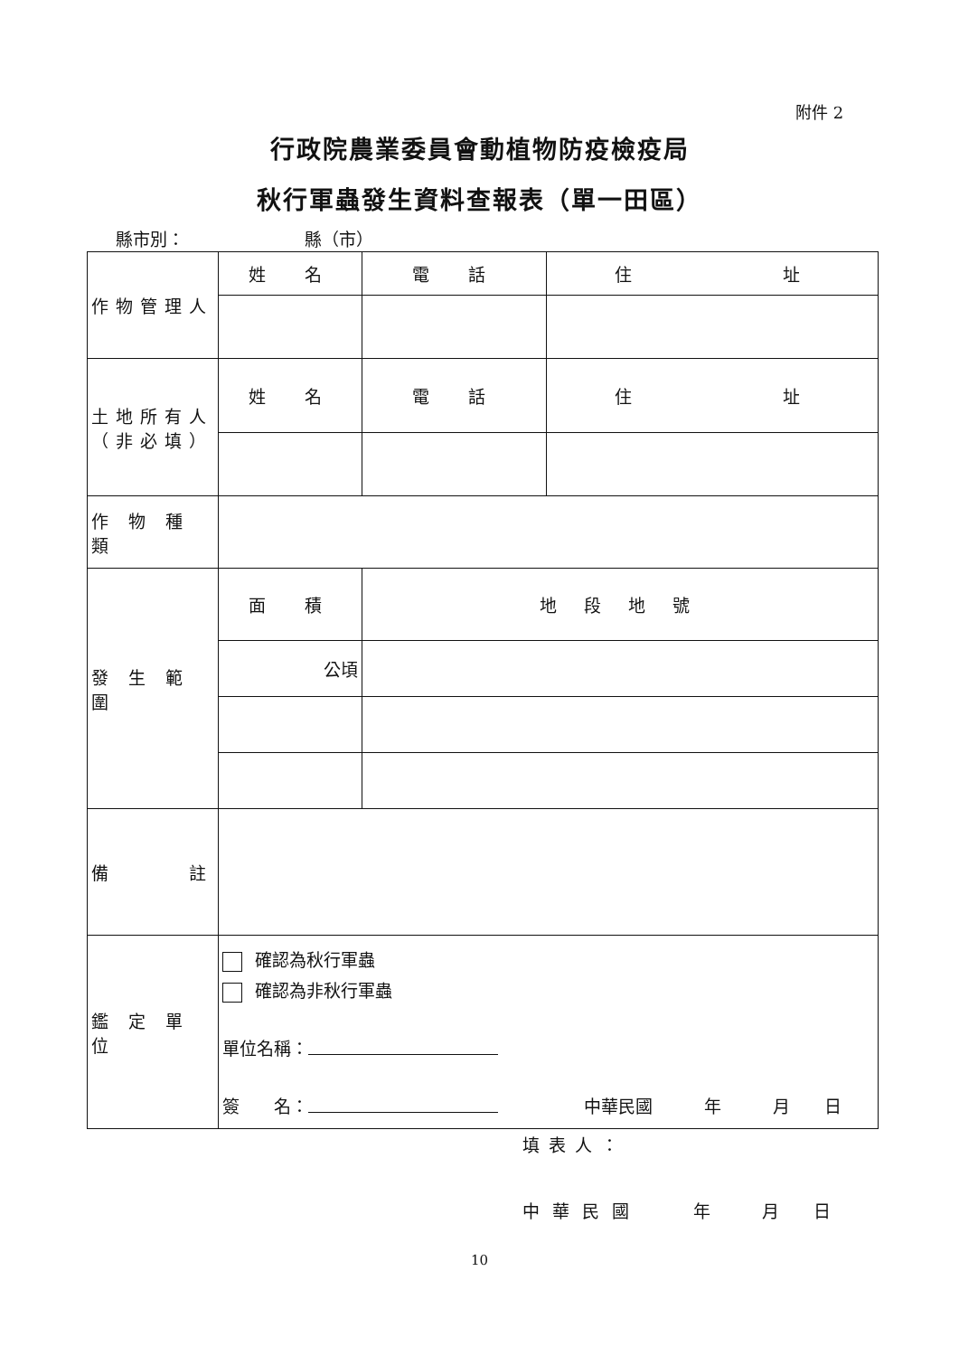附件 2
行政院農業委員會動植物防疫檢疫局
秋行軍蟲發生資料查報表（單一田區）
縣市別：       縣（市）
| 作物管理人 | 姓 名 | 電 話 | 住 址 |
| 土地所有人 （非必填） | 姓 名 | 電 話 | 住 址 |
| 作 物 種 類 | | | |
| 發 生 範 圍 | 面 積 | 地 段 地 號 | |
| | 公頃 | | |
| 備 註 | | | |
| 鑑 定 單 位 | 確認為秋行軍蟲 確認為非秋行軍蟲 單位名稱： 簽 名： 中華民國 年 月 日 | | |
填表人：
中 華 民 國    年   月  日
10